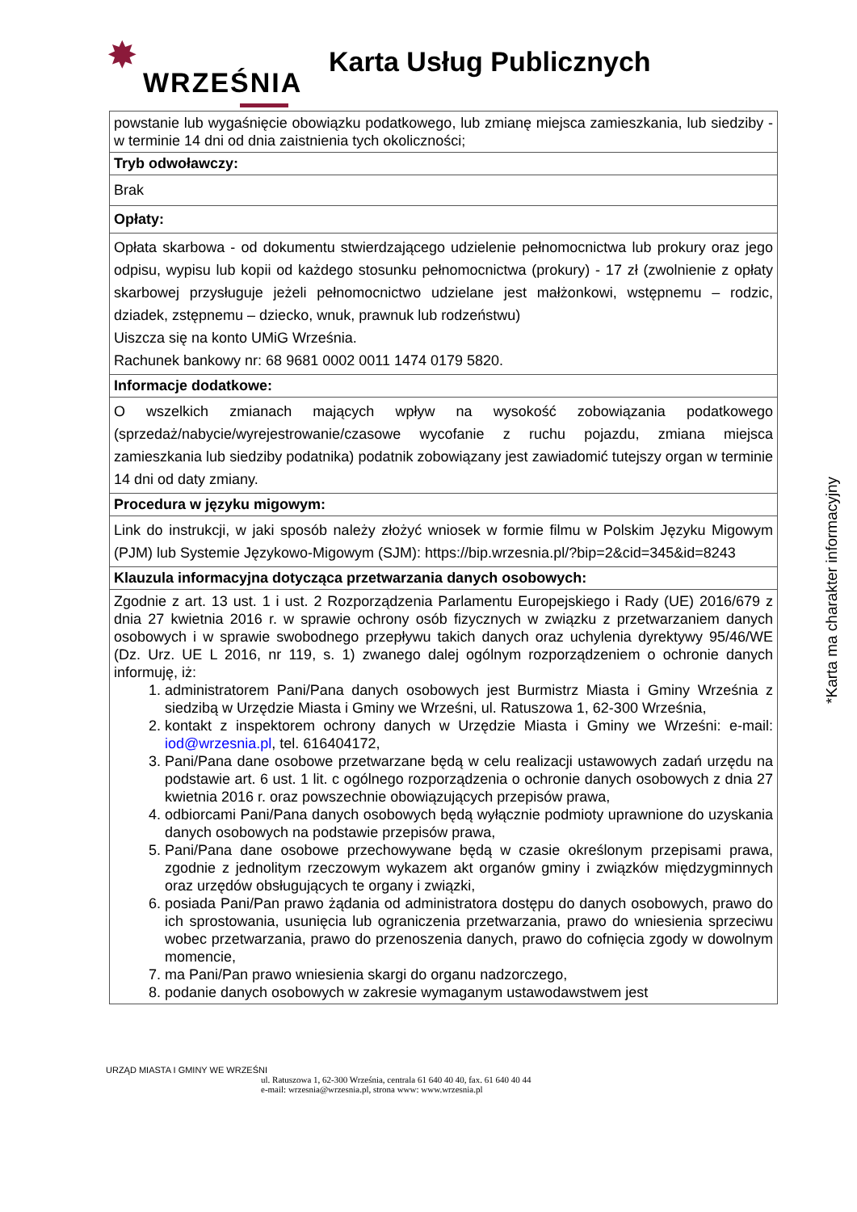✸
WRZEŚNIA
Karta Usług Publicznych
| powstanie lub wygaśnięcie obowiązku podatkowego, lub zmianę miejsca zamieszkania, lub siedziby - w terminie 14 dni od dnia zaistnienia tych okoliczności; |
| Tryb odwoławczy: |
| Brak |
| Opłaty: |
| Opłata skarbowa - od dokumentu stwierdzającego udzielenie pełnomocnictwa lub prokury oraz jego odpisu, wypisu lub kopii od każdego stosunku pełnomocnictwa (prokury) - 17 zł (zwolnienie z opłaty skarbowej przysługuje jeżeli pełnomocnictwo udzielane jest małżonkowi, wstępnemu – rodzic, dziadek, zstępnemu – dziecko, wnuk, prawnuk lub rodzeństwu) Uiszcza się na konto UMiG Września. Rachunek bankowy nr: 68 9681 0002 0011 1474 0179 5820. |
| Informacje dodatkowe: |
| O wszelkich zmianach mających wpływ na wysokość zobowiązania podatkowego (sprzedaż/nabycie/wyrejestrowanie/czasowe wycofanie z ruchu pojazdu, zmiana miejsca zamieszkania lub siedziby podatnika) podatnik zobowiązany jest zawiadomić tutejszy organ w terminie 14 dni od daty zmiany. |
| Procedura w języku migowym: |
| Link do instrukcji, w jaki sposób należy złożyć wniosek w formie filmu w Polskim Języku Migowym (PJM) lub Systemie Językowo-Migowym (SJM): https://bip.wrzesnia.pl/?bip=2&cid=345&id=8243 |
| Klauzula informacyjna dotycząca przetwarzania danych osobowych: |
| Zgodnie z art. 13 ust. 1 i ust. 2 Rozporządzenia Parlamentu Europejskiego i Rady (UE) 2016/679 z dnia 27 kwietnia 2016 r. w sprawie ochrony osób fizycznych w związku z przetwarzaniem danych osobowych i w sprawie swobodnego przepływu takich danych oraz uchylenia dyrektywy 95/46/WE (Dz. Urz. UE L 2016, nr 119, s. 1) zwanego dalej ogólnym rozporządzeniem o ochronie danych informuję, iż: 1. administratorem Pani/Pana danych osobowych jest Burmistrz Miasta i Gminy Września z siedzibą w Urzędzie Miasta i Gminy we Wrześni, ul. Ratuszowa 1, 62-300 Września, 2. kontakt z inspektorem ochrony danych w Urzędzie Miasta i Gminy we Wrześni: e-mail: iod@wrzesnia.pl , tel. 616404172, 3. Pani/Pana dane osobowe przetwarzane będą w celu realizacji ustawowych zadań urzędu na podstawie art. 6 ust. 1 lit. c ogólnego rozporządzenia o ochronie danych osobowych z dnia 27 kwietnia 2016 r. oraz powszechnie obowiązujących przepisów prawa, 4. odbiorcami Pani/Pana danych osobowych będą wyłącznie podmioty uprawnione do uzyskania danych osobowych na podstawie przepisów prawa, 5. Pani/Pana dane osobowe przechowywane będą w czasie określonym przepisami prawa, zgodnie z jednolitym rzeczowym wykazem akt organów gminy i związków międzygminnych oraz urzędów obsługujących te organy i związki, 6. posiada Pani/Pan prawo żądania od administratora dostępu do danych osobowych, prawo do ich sprostowania, usunięcia lub ograniczenia przetwarzania, prawo do wniesienia sprzeciwu wobec przetwarzania, prawo do przenoszenia danych, prawo do cofnięcia zgody w dowolnym momencie, 7. ma Pani/Pan prawo wniesienia skargi do organu nadzorczego, 8. podanie danych osobowych w zakresie wymaganym ustawodawstwem jest |
*Karta ma charakter informacyjny
URZĄD MIASTA I GMINY WE WRZEŚNI
ul. Ratuszowa 1, 62-300 Września, centrala 61 640 40 40, fax. 61 640 40 44
e-mail: wrzesnia@wrzesnia.pl, strona www: www.wrzesnia.pl